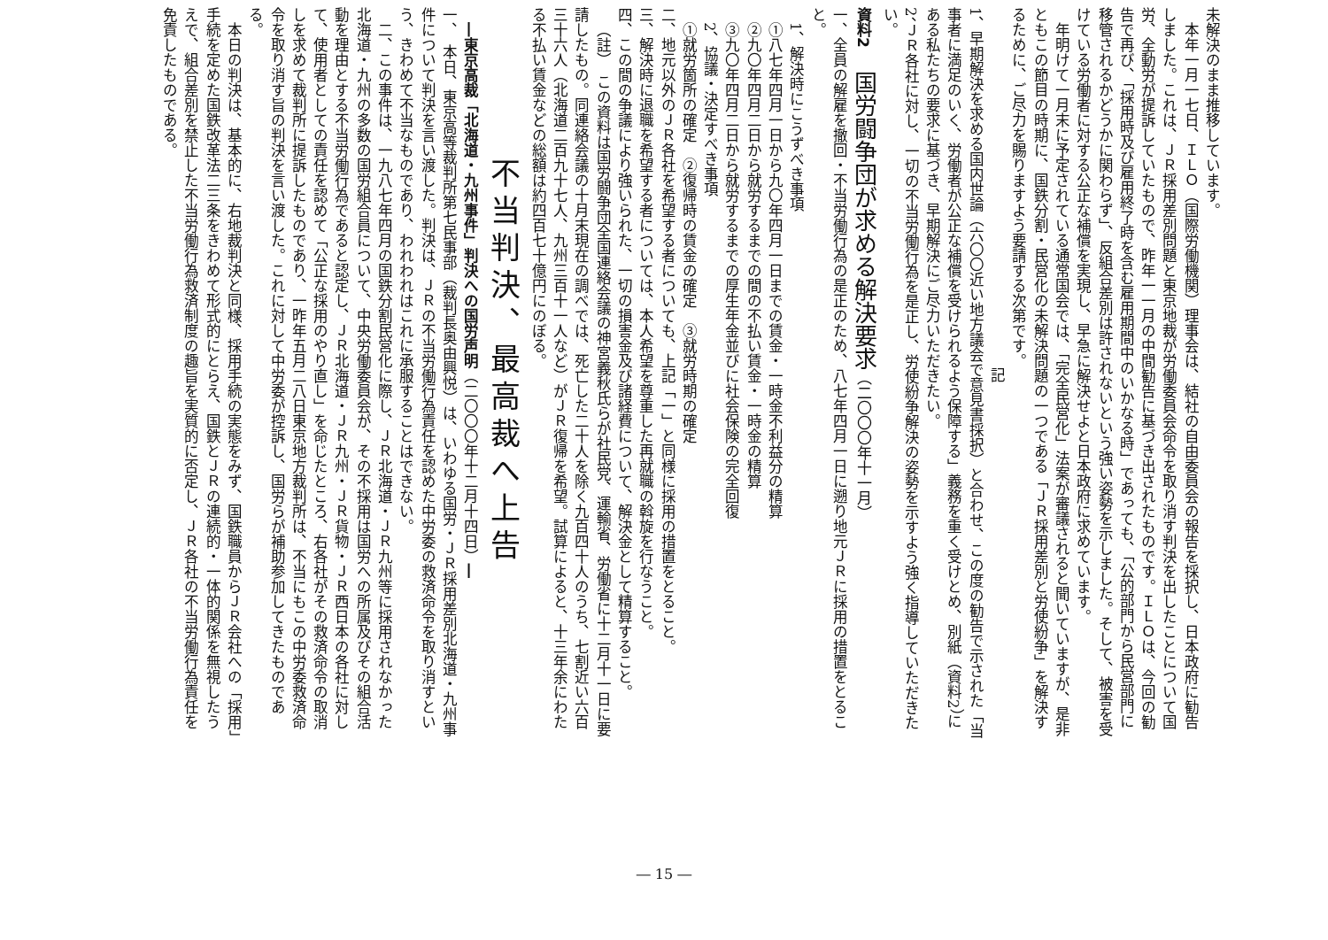未解決のまま推移しています。
本年一月一七日、ＩＬＯ（国際労働機関）理事会は、結社の自由委員会の報告を採択し、日本政府に勧告しました。これは、ＪＲ採用差別問題と東京地裁が労働委員会命令を取り消す判決を出したことについて国労、全動労が提訴していたもので、昨年一一月の中間勧告に基づき出されたものです。ＩＬＯは、今回の勧告で再び、「採用時及び雇用終了時を含む雇用期間中のいかなる時」であっても、「公的部門から民営部門に移管されるかどうかに関わらず」、反組合差別は許されないという強い姿勢を示しました。そして、被害を受けている労働者に対する公正な補償を実現し、早急に解決せよと日本政府に求めています。
年明けて一月末に予定されている通常国会では、「完全民営化」法案が審議されると聞いていますが、是非ともこの節目の時期に、国鉄分割・民営化の未解決問題の一つである「ＪＲ採用差別と労使紛争」を解決するために、ご尽力を賜りますよう要請する次第です。
記
1、早期解決を求める国内世論（六〇〇近い地方議会で意見書採択）と合わせ、この度の勧告で示された「当事者に満足のいく、労働者が公正な補償を受けられるよう保障する」義務を重く受けとめ、別紙（資料2）にある私たちの要求に基づき、早期解決にご尽力いただきたい。
2、ＪＲ各社に対し、一切の不当労働行為を是正し、労使紛争解決の姿勢を示すよう強く指導していただきたい。
資料2　国労闘争団が求める解決要求（二〇〇〇年十一月）
一、全員の解雇を撤回・不当労働行為の是正のため、八七年四月一日に遡り地元ＪＲに採用の措置をとること。
1、解決時にこうずべき事項
①八七年四月一日から九〇年四月一日までの賃金・一時金不利益分の精算
②九〇年四月二日から就労するまでの間の不払い賃金・一時金の精算
③九〇年四月二日から就労するまでの厚生年金並びに社会保険の完全回復
2、協議・決定すべき事項
①就労箇所の確定　②復帰時の賃金の確定　③就労時期の確定
二、地元以外のＪＲ各社を希望する者についても、上記「一」と同様に採用の措置をとること。
三、解決時に退職を希望する者については、本人希望を尊重した再就職の斡旋を行なうこと。
四、この間の争議により強いられた、一切の損害金及び諸経費について、解決金として精算すること。
（註）　この資料は国労闘争団全国連絡会議の神宮義秋氏らが社民党、運輸省、労働省に十二月十一日に要請したもの。同連絡会議の十月末現在の調べでは、死亡した二十人を除く九百四十人のうち、七割近い六百三十六人（北海道二百九十七人、九州三百十一人など）がＪＲ復帰を希望。試算によると、十三年余にわたる不払い賃金などの総額は約四百七十億円にのぼる。
不当判決、最高裁へ上告
―東京高裁「北海道・九州事件」判決への国労声明（二〇〇〇年十二月十四日）―
一、　本日、東京高等裁判所第七民事部（裁判長奥由興悦）は、いわゆる国労・ＪＲ採用差別北海道・九州事件について判決を言い渡した。判決は、ＪＲの不当労働行為責任を認めた中労委の救済命令を取り消すという、きわめて不当なものであり、われわれはこれに承服することはできない。
二、この事件は、一九八七年四月の国鉄分割民営化に際し、ＪＲ北海道・ＪＲ九州等に採用されなかった北海道・九州の多数の国労組合員について、中央労働委員会が、その不採用は国労への所属及びその組合活動を理由とする不当労働行為であると認定し、ＪＲ北海道・ＪＲ九州・ＪＲ貨物・ＪＲ西日本の各社に対して、使用者としての責任を認めて「公正な採用のやり直し」を命じたところ、右各社がその救済命令の取消しを求めて裁判所に提訴したものであり、一昨年五月二八日東京地方裁判所は、不当にもこの中労委救済命令を取り消す旨の判決を言い渡した。これに対して中労委が控訴し、国労らが補助参加してきたものである。
本日の判決は、基本的に、右地裁判決と同様、採用手続の実態をみず、国鉄職員からＪＲ会社への「採用」手続を定めた国鉄改革法二三条をきわめて形式的にとらえ、国鉄とＪＲの連続的・一体的関係を無視したうえで、組合差別を禁止した不当労働行為救済制度の趣旨を実質的に否定し、ＪＲ各社の不当労働行為責任を免責したものである。
― 15 ―